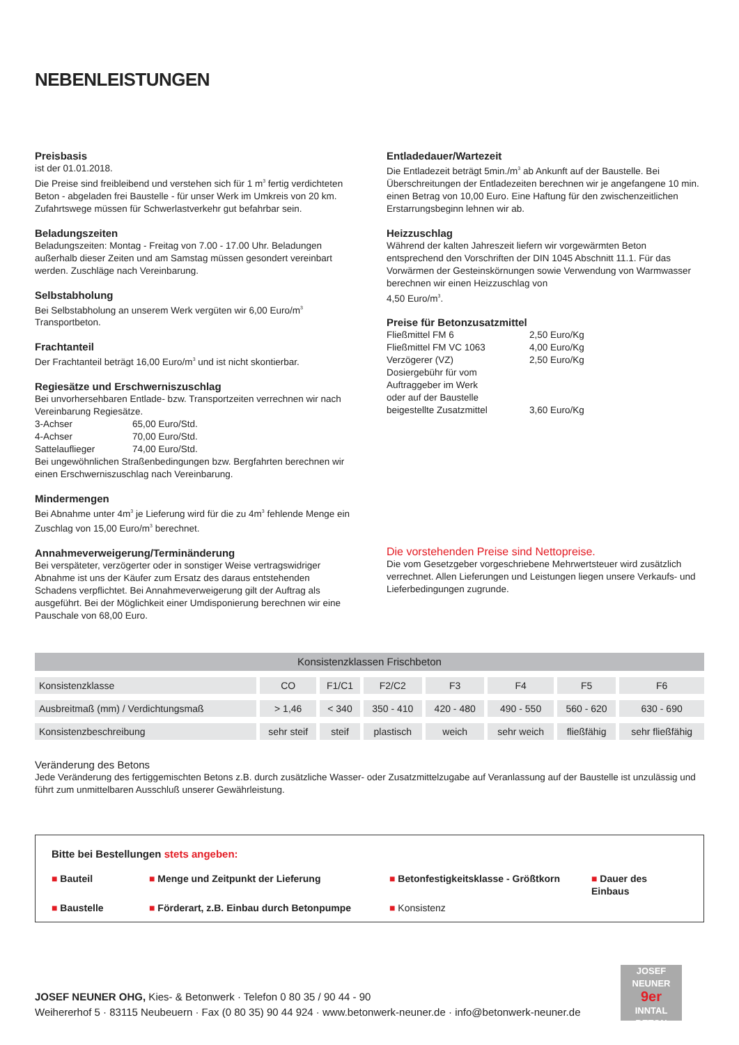NEBENLEISTUNGEN
Preisbasis
ist der 01.01.2018.
Die Preise sind freibleibend und verstehen sich für 1 m<sup>3</sup> fertig verdichteten Beton - abgeladen frei Baustelle - für unser Werk im Umkreis von 20 km. Zufahrtswege müssen für Schwerlastverkehr gut befahrbar sein.
Beladungszeiten
Beladungszeiten: Montag - Freitag von 7.00 - 17.00 Uhr. Beladungen außerhalb dieser Zeiten und am Samstag müssen gesondert vereinbart werden. Zuschläge nach Vereinbarung.
Selbstabholung
Bei Selbstabholung an unserem Werk vergüten wir 6,00 Euro/m<sup>3</sup> Transportbeton.
Frachtanteil
Der Frachtanteil beträgt 16,00 Euro/m<sup>3</sup> und ist nicht skontierbar.
Regiesätze und Erschwerniszuschlag
Bei unvorhersehbaren Entlade- bzw. Transportzeiten verrechnen wir nach Vereinbarung Regiesätze.
3-Achser 65,00 Euro/Std.
4-Achser 70,00 Euro/Std.
Sattelauflieger 74,00 Euro/Std.
Bei ungewöhnlichen Straßenbedingungen bzw. Bergfahrten berechnen wir einen Erschwerniszuschlag nach Vereinbarung.
Mindermengen
Bei Abnahme unter 4m<sup>3</sup> je Lieferung wird für die zu 4m<sup>3</sup> fehlende Menge ein Zuschlag von 15,00 Euro/m<sup>3</sup> berechnet.
Annahmeverweigerung/Terminänderung
Bei verspäteter, verzögerter oder in sonstiger Weise vertragswidriger Abnahme ist uns der Käufer zum Ersatz des daraus entstehenden Schadens verpflichtet. Bei Annahmeverweigerung gilt der Auftrag als ausgeführt. Bei der Möglichkeit einer Umdisponierung berechnen wir eine Pauschale von 68,00 Euro.
Entladedauer/Wartezeit
Die Entladezeit beträgt 5min./m<sup>3</sup> ab Ankunft auf der Baustelle. Bei Überschreitungen der Entladezeiten berechnen wir je angefangene 10 min. einen Betrag von 10,00 Euro. Eine Haftung für den zwischenzeitlichen Erstarrungsbeginn lehnen wir ab.
Heizzuschlag
Während der kalten Jahreszeit liefern wir vorgewärmten Beton entsprechend den Vorschriften der DIN 1045 Abschnitt 11.1. Für das Vorwärmen der Gesteinskörnungen sowie Verwendung von Warmwasser berechnen wir einen Heizzuschlag von
4,50 Euro/m<sup>3</sup>.
Preise für Betonzusatzmittel
Fließmittel FM 6 2,50 Euro/Kg
Fließmittel FM VC 1063 4,00 Euro/Kg
Verzögerer (VZ) 2,50 Euro/Kg
Dosiergebühr für vom
Auftraggeber im Werk
oder auf der Baustelle
beigestellte Zusatzmittel
3,60 Euro/Kg
Die vorstehenden Preise sind Nettopreise.
Die vom Gesetzgeber vorgeschriebene Mehrwertsteuer wird zusätzlich verrechnet. Allen Lieferungen und Leistungen liegen unsere Verkaufs- und Lieferbedingungen zugrunde.
| Konsistenzklassen Frischbeton | | | | | | | |
| --- | --- | --- | --- | --- | --- | --- | --- |
| Konsistenzklasse | CO | F1/C1 | F2/C2 | F3 | F4 | F5 | F6 |
| Ausbreitmaß (mm) / Verdichtungsmaß | > 1,46 | < 340 | 350 - 410 | 420 - 480 | 490 - 550 | 560 - 620 | 630 - 690 |
| Konsistenzbeschreibung | sehr steif | steif | plastisch | weich | sehr weich | fließfähig | sehr fließfähig |
Veränderung des Betons
Jede Veränderung des fertiggemischten Betons z.B. durch zusätzliche Wasser- oder Zusatzmittelzugabe auf Veranlassung auf der Baustelle ist unzulässig und führt zum unmittelbaren Ausschluß unserer Gewährleistung.
Bitte bei Bestellungen stets angeben:
■ Bauteil
■ Menge und Zeitpunkt der Lieferung
■ Betonfestigkeitsklasse - Größtkorn
■ Dauer des Einbaus
■ Baustelle
■ Förderart, z.B. Einbau durch Betonpumpe
■ Konsistenz
JOSEF NEUNER OHG, Kies- & Betonwerk · Telefon 0 80 35 / 90 44 - 90
Weihererhof 5 · 83115 Neubeuern · Fax (0 80 35) 90 44 924 · www.betonwerk-neuner.de · info@betonwerk-neuner.de
JOSEF NEUNER
9er
INNTAL BETON